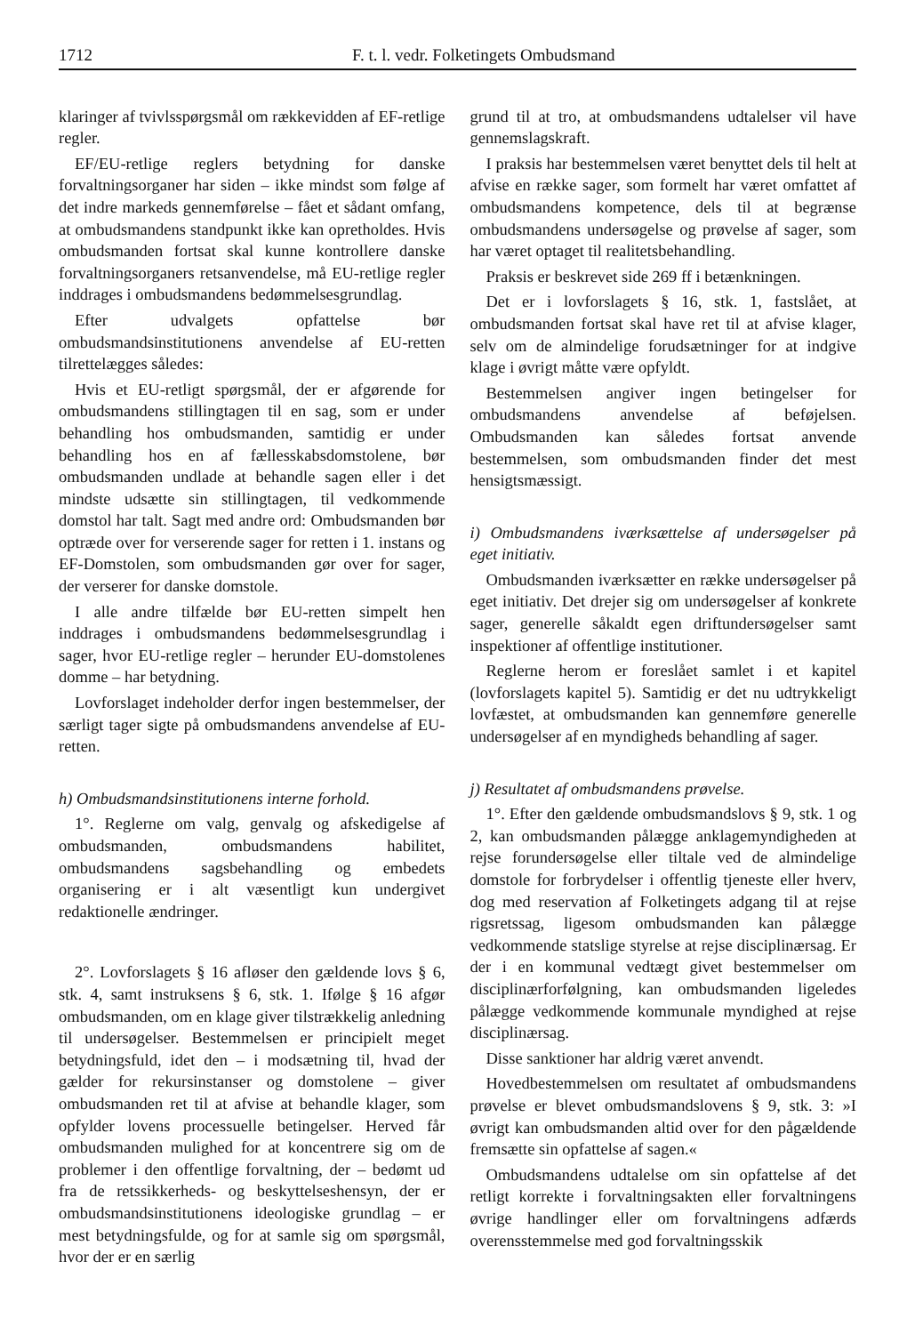1712 F. t. l. vedr. Folketingets Ombudsmand
klaringer af tvivlsspørgsmål om rækkevidden af EF-retlige regler.
EF/EU-retlige reglers betydning for danske forvaltningsorganer har siden – ikke mindst som følge af det indre markeds gennemførelse – fået et sådant omfang, at ombudsmandens standpunkt ikke kan opretholdes. Hvis ombudsmanden fortsat skal kunne kontrollere danske forvaltningsorganers retsanvendelse, må EU-retlige regler inddrages i ombudsmandens bedømmelsesgrundlag.
Efter udvalgets opfattelse bør ombudsmandsinstitutionens anvendelse af EU-retten tilrettelægges således:
Hvis et EU-retligt spørgsmål, der er afgørende for ombudsmandens stillingtagen til en sag, som er under behandling hos ombudsmanden, samtidig er under behandling hos en af fællesskabsdomstolene, bør ombudsmanden undlade at behandle sagen eller i det mindste udsætte sin stillingtagen, til vedkommende domstol har talt. Sagt med andre ord: Ombudsmanden bør optræde over for verserende sager for retten i 1. instans og EF-Domstolen, som ombudsmanden gør over for sager, der verserer for danske domstole.
I alle andre tilfælde bør EU-retten simpelt hen inddrages i ombudsmandens bedømmelsesgrundlag i sager, hvor EU-retlige regler – herunder EU-domstolenes domme – har betydning.
Lovforslaget indeholder derfor ingen bestemmelser, der særligt tager sigte på ombudsmandens anvendelse af EU-retten.
h) Ombudsmandsinstitutionens interne forhold.
1°. Reglerne om valg, genvalg og afskedigelse af ombudsmanden, ombudsmandens habilitet, ombudsmandens sagsbehandling og embedets organisering er i alt væsentligt kun undergivet redaktionelle ændringer.
2°. Lovforslagets § 16 afløser den gældende lovs § 6, stk. 4, samt instruksens § 6, stk. 1. Ifølge § 16 afgør ombudsmanden, om en klage giver tilstrækkelig anledning til undersøgelser. Bestemmelsen er principielt meget betydningsfuld, idet den – i modsætning til, hvad der gælder for rekursinstanser og domstolene – giver ombudsmanden ret til at afvise at behandle klager, som opfylder lovens processuelle betingelser. Herved får ombudsmanden mulighed for at koncentrere sig om de problemer i den offentlige forvaltning, der – bedømt ud fra de retssikkerheds- og beskyttelseshensyn, der er ombudsmandsinstitutionens ideologiske grundlag – er mest betydningsfulde, og for at samle sig om spørgsmål, hvor der er en særlig
grund til at tro, at ombudsmandens udtalelser vil have gennemslagskraft.
I praksis har bestemmelsen været benyttet dels til helt at afvise en række sager, som formelt har været omfattet af ombudsmandens kompetence, dels til at begrænse ombudsmandens undersøgelse og prøvelse af sager, som har været optaget til realitetsbehandling.
Praksis er beskrevet side 269 ff i betænkningen.
Det er i lovforslagets § 16, stk. 1, fastslået, at ombudsmanden fortsat skal have ret til at afvise klager, selv om de almindelige forudsætninger for at indgive klage i øvrigt måtte være opfyldt.
Bestemmelsen angiver ingen betingelser for ombudsmandens anvendelse af beføjelsen. Ombudsmanden kan således fortsat anvende bestemmelsen, som ombudsmanden finder det mest hensigtsmæssigt.
i) Ombudsmandens iværksættelse af undersøgelser på eget initiativ.
Ombudsmanden iværksætter en række undersøgelser på eget initiativ. Det drejer sig om undersøgelser af konkrete sager, generelle såkaldt egen driftundersøgelser samt inspektioner af offentlige institutioner.
Reglerne herom er foreslået samlet i et kapitel (lovforslagets kapitel 5). Samtidig er det nu udtrykkeligt lovfæstet, at ombudsmanden kan gennemføre generelle undersøgelser af en myndigheds behandling af sager.
j) Resultatet af ombudsmandens prøvelse.
1°. Efter den gældende ombudsmandslovs § 9, stk. 1 og 2, kan ombudsmanden pålægge anklagemyndigheden at rejse forundersøgelse eller tiltale ved de almindelige domstole for forbrydelser i offentlig tjeneste eller hverv, dog med reservation af Folketingets adgang til at rejse rigsretssag, ligesom ombudsmanden kan pålægge vedkommende statslige styrelse at rejse disciplinærsag. Er der i en kommunal vedtægt givet bestemmelser om disciplinærforfølgning, kan ombudsmanden ligeledes pålægge vedkommende kommunale myndighed at rejse disciplinærsag.
Disse sanktioner har aldrig været anvendt.
Hovedbestemmelsen om resultatet af ombudsmandens prøvelse er blevet ombudsmandslovens § 9, stk. 3: »I øvrigt kan ombudsmanden altid over for den pågældende fremsætte sin opfattelse af sagen.«
Ombudsmandens udtalelse om sin opfattelse af det retligt korrekte i forvaltningsakten eller forvaltningens øvrige handlinger eller om forvaltningens adfærds overensstemmelse med god forvaltningsskik